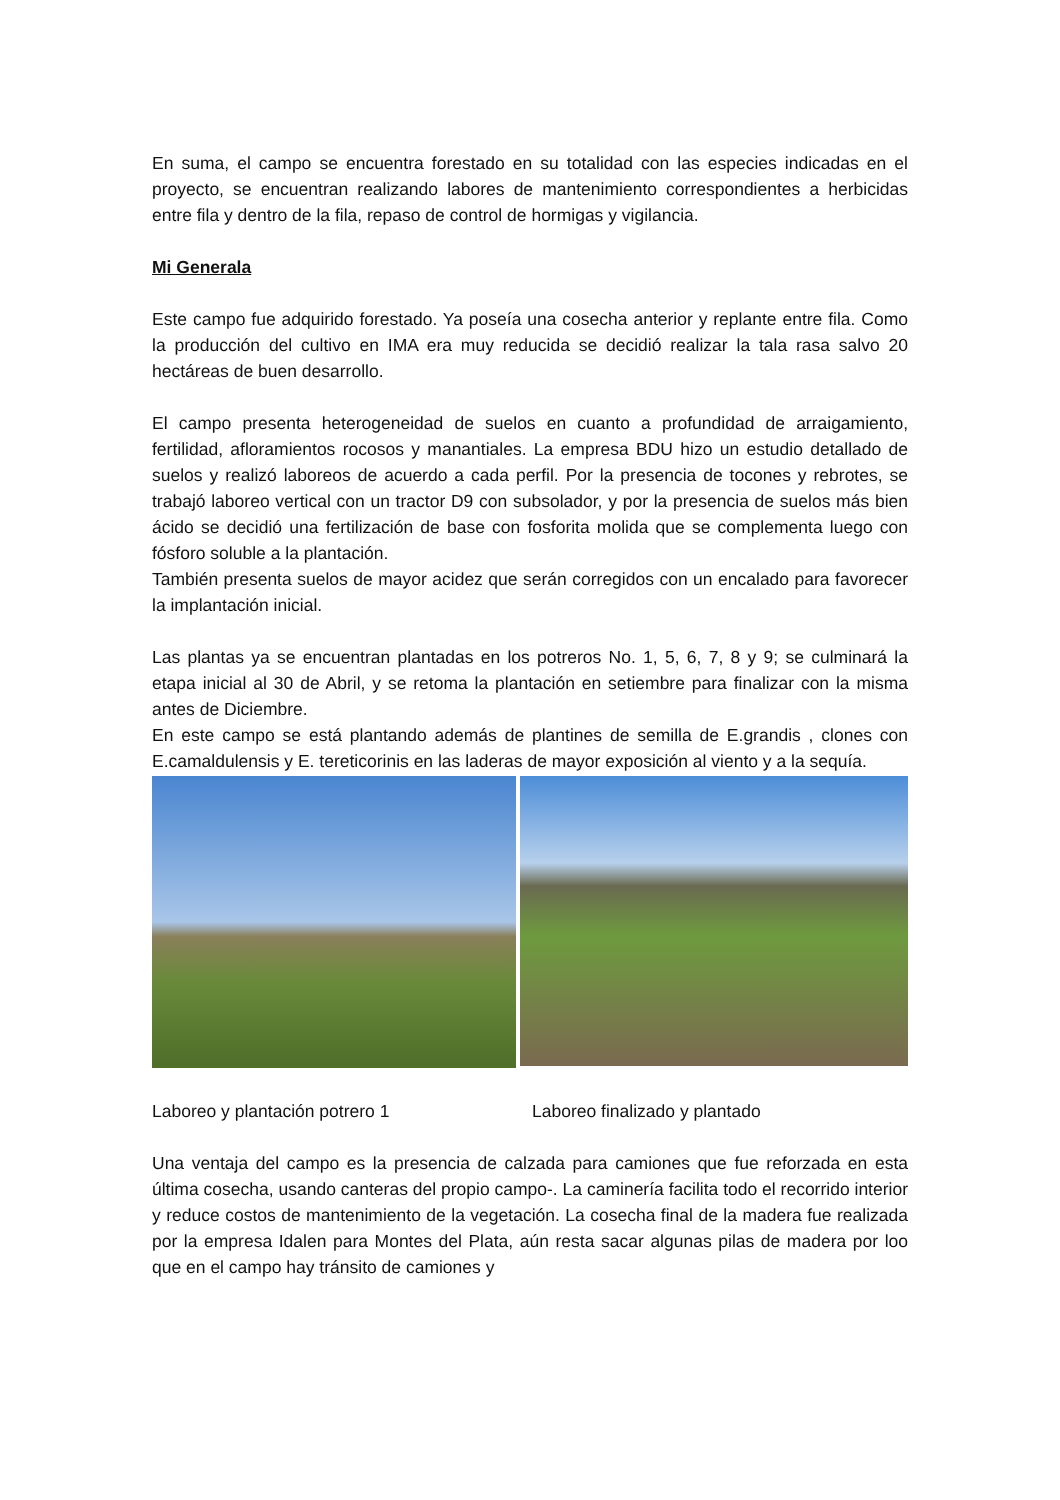En suma, el campo se encuentra forestado en su totalidad con las especies indicadas en el proyecto, se encuentran realizando labores de mantenimiento correspondientes a herbicidas entre fila y dentro de la fila, repaso de control de hormigas y vigilancia.
Mi Generala
Este campo fue adquirido forestado. Ya poseía una cosecha anterior y replante entre fila. Como la producción del cultivo en IMA era muy reducida se decidió realizar la tala rasa salvo 20 hectáreas de buen desarrollo.
El campo presenta heterogeneidad de suelos en cuanto a profundidad de arraigamiento, fertilidad, afloramientos rocosos y manantiales. La empresa BDU hizo un estudio detallado de suelos y realizó laboreos de acuerdo a cada perfil. Por la presencia de tocones y rebrotes, se trabajó laboreo vertical con un tractor D9 con subsolador, y por la presencia de suelos más bien ácido se decidió una fertilización de base con fosforita molida que se complementa luego con fósforo soluble a la plantación.
También presenta suelos de mayor acidez que serán corregidos con un encalado para favorecer la implantación inicial.
Las plantas ya se encuentran plantadas en los potreros No. 1, 5, 6, 7, 8 y 9; se culminará la etapa inicial al 30 de Abril, y se retoma la plantación en setiembre para finalizar con la misma antes de Diciembre.
En este campo se está plantando además de plantines de semilla de E.grandis , clones con E.camaldulensis y E. tereticorinis en las laderas de mayor exposición al viento y a la sequía.
Laboreo y plantación potrero 1 Laboreo finalizado y plantado
Una ventaja del campo es la presencia de calzada para camiones que fue reforzada en esta última cosecha, usando canteras del propio campo-. La caminería facilita todo el recorrido interior y reduce costos de mantenimiento de la vegetación. La cosecha final de la madera fue realizada por la empresa Idalen para Montes del Plata, aún resta sacar algunas pilas de madera por loo que en el campo hay tránsito de camiones y